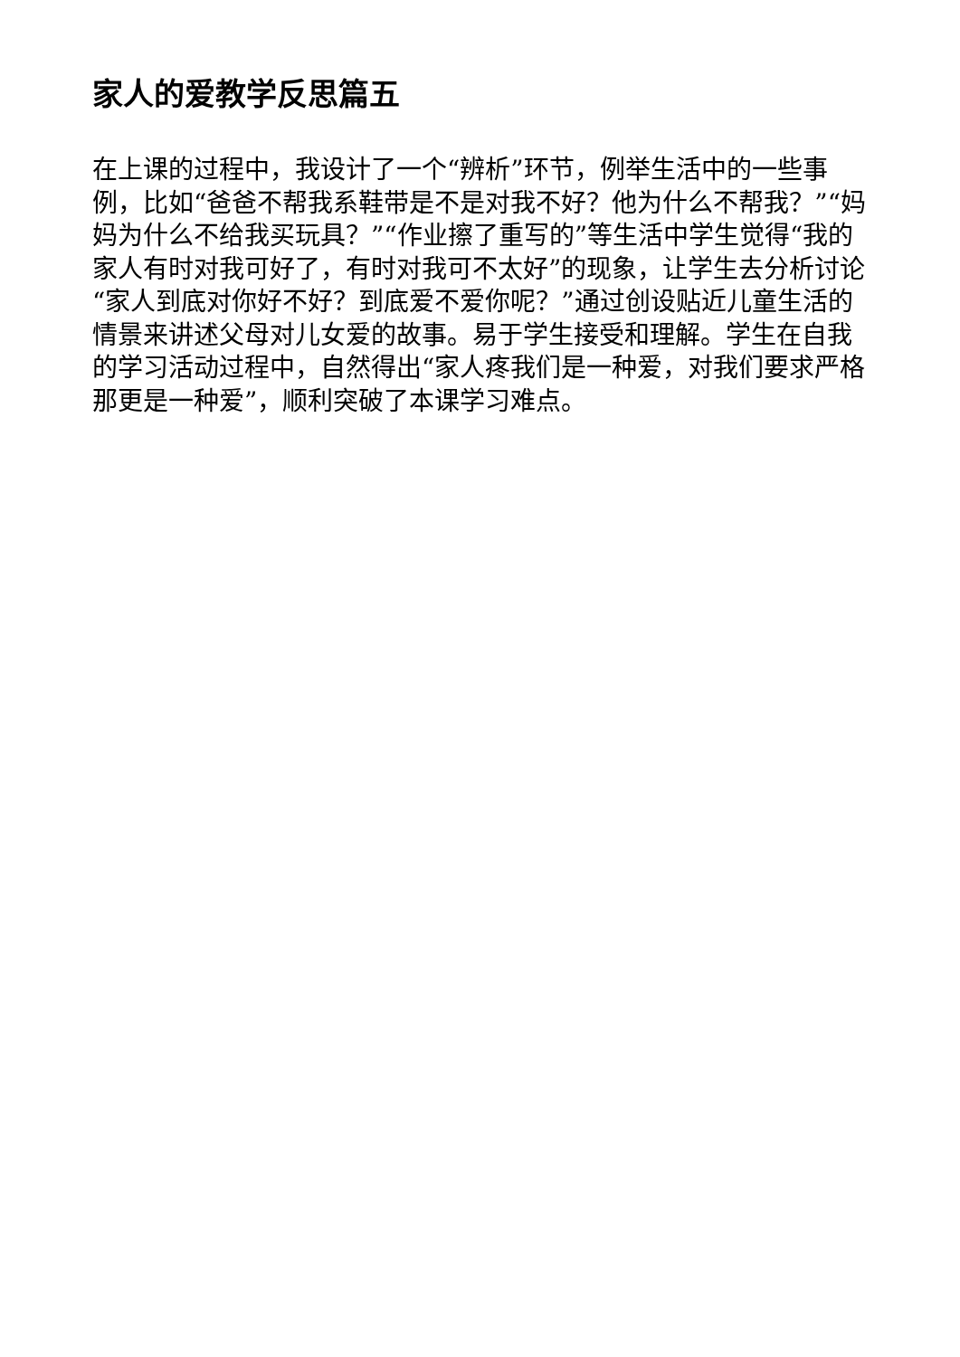家人的爱教学反思篇五
在上课的过程中，我设计了一个“辨析”环节，例举生活中的一些事例，比如“爸爸不帮我系鞋带是不是对我不好？他为什么不帮我？”“妈妈为什么不给我买玩具？”“作业擦了重写的”等生活中学生觉得“我的家人有时对我可好了，有时对我可不太好”的现象，让学生去分析讨论“家人到底对你好不好？到底爱不爱你呢？”通过创设贴近儿童生活的情景来讲述父母对儿女爱的故事。易于学生接受和理解。学生在自我的学习活动过程中，自然得出“家人疼我们是一种爱，对我们要求严格那更是一种爱”，顺利突破了本课学习难点。